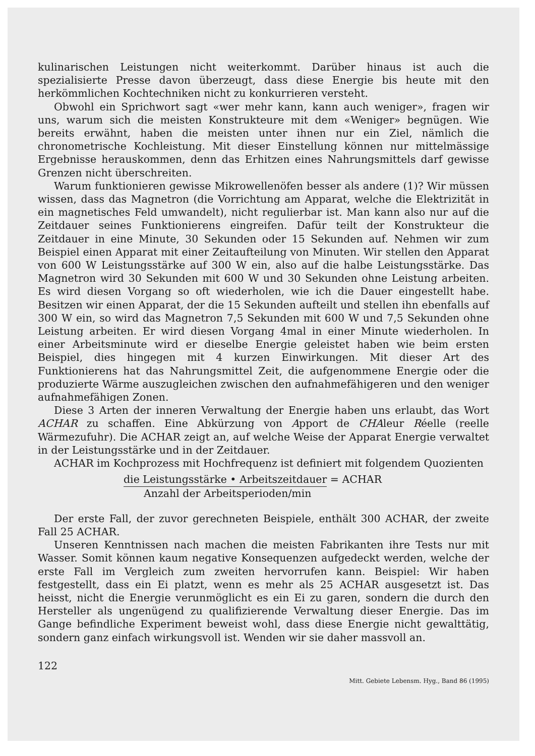kulinarischen Leistungen nicht weiterkommt. Darüber hinaus ist auch die spezialisierte Presse davon überzeugt, dass diese Energie bis heute mit den herkömmlichen Kochtechniken nicht zu konkurrieren versteht.
Obwohl ein Sprichwort sagt «wer mehr kann, kann auch weniger», fragen wir uns, warum sich die meisten Konstrukteure mit dem «Weniger» begnügen. Wie bereits erwähnt, haben die meisten unter ihnen nur ein Ziel, nämlich die chronometrische Kochleistung. Mit dieser Einstellung können nur mittelmässige Ergebnisse herauskommen, denn das Erhitzen eines Nahrungsmittels darf gewisse Grenzen nicht überschreiten.
Warum funktionieren gewisse Mikrowellenöfen besser als andere (1)? Wir müssen wissen, dass das Magnetron (die Vorrichtung am Apparat, welche die Elektrizität in ein magnetisches Feld umwandelt), nicht regulierbar ist. Man kann also nur auf die Zeitdauer seines Funktionierens eingreifen. Dafür teilt der Konstrukteur die Zeitdauer in eine Minute, 30 Sekunden oder 15 Sekunden auf. Nehmen wir zum Beispiel einen Apparat mit einer Zeitaufteilung von Minuten. Wir stellen den Apparat von 600 W Leistungsstärke auf 300 W ein, also auf die halbe Leistungsstärke. Das Magnetron wird 30 Sekunden mit 600 W und 30 Sekunden ohne Leistung arbeiten. Es wird diesen Vorgang so oft wiederholen, wie ich die Dauer eingestellt habe. Besitzen wir einen Apparat, der die 15 Sekunden aufteilt und stellen ihn ebenfalls auf 300 W ein, so wird das Magnetron 7,5 Sekunden mit 600 W und 7,5 Sekunden ohne Leistung arbeiten. Er wird diesen Vorgang 4mal in einer Minute wiederholen. In einer Arbeitsminute wird er dieselbe Energie geleistet haben wie beim ersten Beispiel, dies hingegen mit 4 kurzen Einwirkungen. Mit dieser Art des Funktionierens hat das Nahrungsmittel Zeit, die aufgenommene Energie oder die produzierte Wärme auszugleichen zwischen den aufnahmefähigeren und den weniger aufnahmefähigen Zonen.
Diese 3 Arten der inneren Verwaltung der Energie haben uns erlaubt, das Wort ACHAR zu schaffen. Eine Abkürzung von Apport de CHAleur Réelle (reelle Wärmezufuhr). Die ACHAR zeigt an, auf welche Weise der Apparat Energie verwaltet in der Leistungsstärke und in der Zeitdauer.
ACHAR im Kochprozess mit Hochfrequenz ist definiert mit folgendem Quozienten
die Leistungsstärke • Arbeitszeitdauer = ACHAR
Anzahl der Arbeitsperioden/min
Der erste Fall, der zuvor gerechneten Beispiele, enthält 300 ACHAR, der zweite Fall 25 ACHAR.
Unseren Kenntnissen nach machen die meisten Fabrikanten ihre Tests nur mit Wasser. Somit können kaum negative Konsequenzen aufgedeckt werden, welche der erste Fall im Vergleich zum zweiten hervorrufen kann. Beispiel: Wir haben festgestellt, dass ein Ei platzt, wenn es mehr als 25 ACHAR ausgesetzt ist. Das heisst, nicht die Energie verunmöglicht es ein Ei zu garen, sondern die durch den Hersteller als ungenügend zu qualifizierende Verwaltung dieser Energie. Das im Gange befindliche Experiment beweist wohl, dass diese Energie nicht gewalttätig, sondern ganz einfach wirkungsvoll ist. Wenden wir sie daher massvoll an.
122 Mitt. Gebiete Lebensm. Hyg., Band 86 (1995)